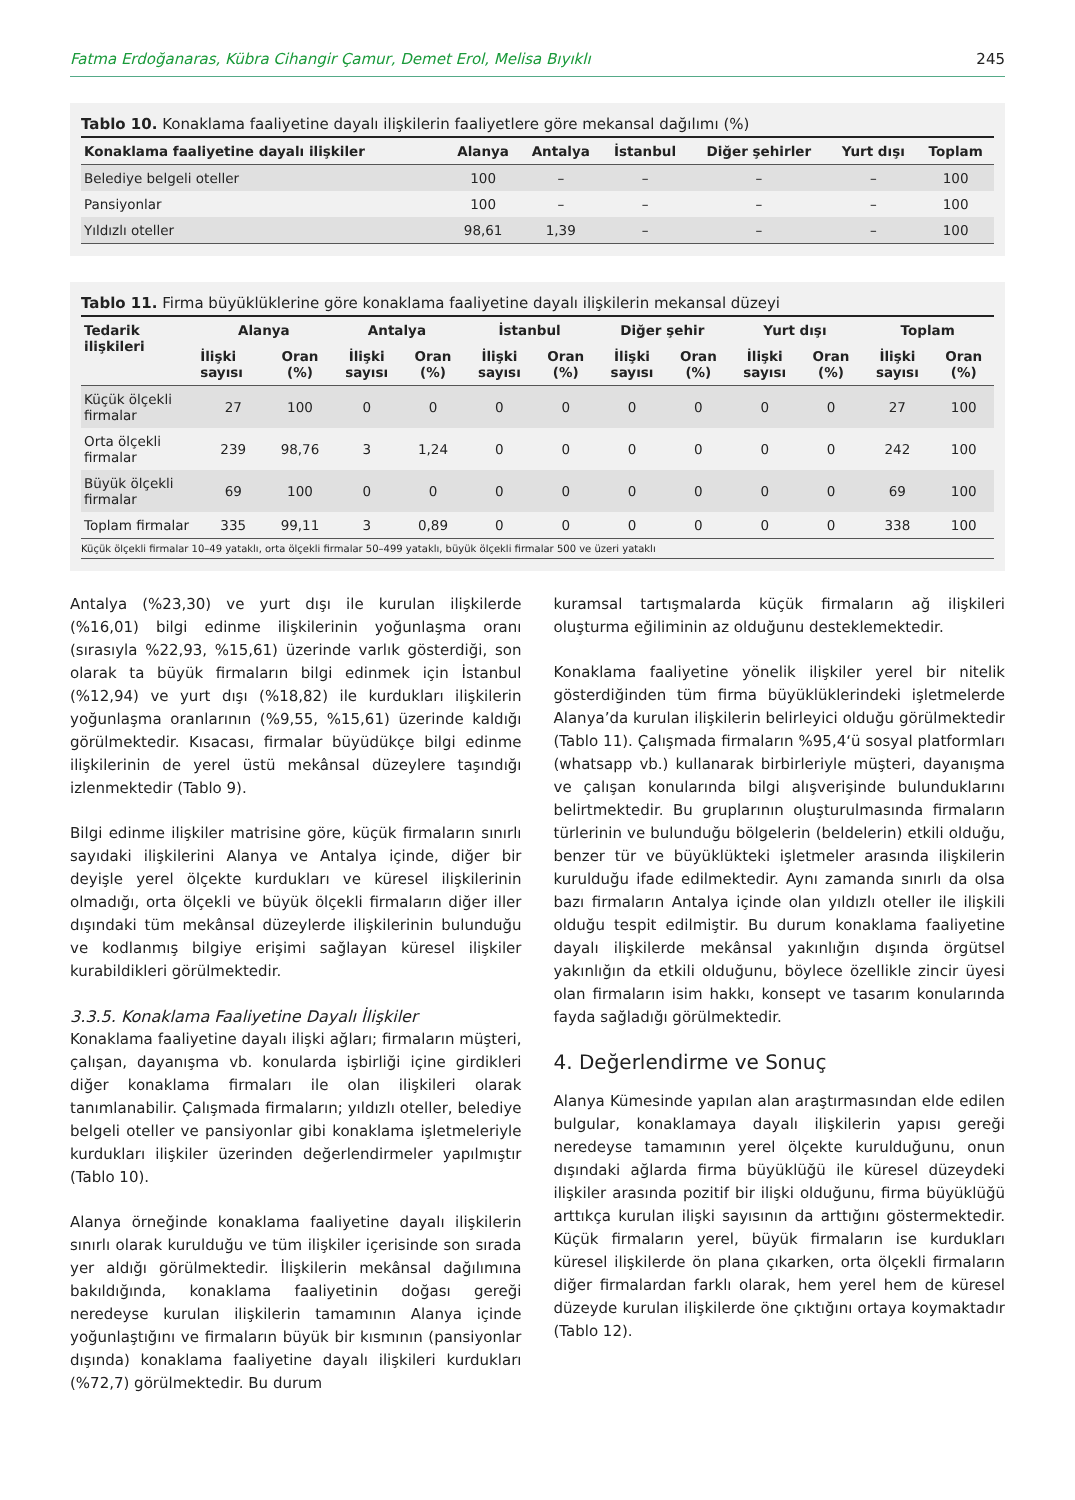Fatma Erdoğanaras, Kübra Cihangir Çamur, Demet Erol, Melisa Bıyıklı 245
Tablo 10. Konaklama faaliyetine dayalı ilişkilerin faaliyetlere göre mekansal dağılımı (%)
| Konaklama faaliyetine dayalı ilişkiler | Alanya | Antalya | İstanbul | Diğer şehirler | Yurt dışı | Toplam |
| --- | --- | --- | --- | --- | --- | --- |
| Belediye belgeli oteller | 100 | – | – | – | – | 100 |
| Pansiyonlar | 100 | – | – | – | – | 100 |
| Yıldızlı oteller | 98,61 | 1,39 | – | – | – | 100 |
Tablo 11. Firma büyüklüklerine göre konaklama faaliyetine dayalı ilişkilerin mekansal düzeyi
| Tedarik ilişkileri | Alanya | | Antalya | | İstanbul | | Diğer şehir | | Yurt dışı | | Toplam | |
| --- | --- | --- | --- | --- | --- | --- | --- | --- | --- | --- | --- | --- |
| | İlişki sayısı | Oran (%) | İlişki sayısı | Oran (%) | İlişki sayısı | Oran (%) | İlişki sayısı | Oran (%) | İlişki sayısı | Oran (%) | İlişki sayısı | Oran (%) |
| Küçük ölçekli firmalar | 27 | 100 | 0 | 0 | 0 | 0 | 0 | 0 | 0 | 0 | 27 | 100 |
| Orta ölçekli firmalar | 239 | 98,76 | 3 | 1,24 | 0 | 0 | 0 | 0 | 0 | 0 | 242 | 100 |
| Büyük ölçekli firmalar | 69 | 100 | 0 | 0 | 0 | 0 | 0 | 0 | 0 | 0 | 69 | 100 |
| Toplam firmalar | 335 | 99,11 | 3 | 0,89 | 0 | 0 | 0 | 0 | 0 | 0 | 338 | 100 |
Küçük ölçekli firmalar 10–49 yataklı, orta ölçekli firmalar 50–499 yataklı, büyük ölçekli firmalar 500 ve üzeri yataklı
Antalya (%23,30) ve yurt dışı ile kurulan ilişkilerde (%16,01) bilgi edinme ilişkilerinin yoğunlaşma oranı (sırasıyla %22,93, %15,61) üzerinde varlık gösterdiği, son olarak ta büyük firmaların bilgi edinmek için İstanbul (%12,94) ve yurt dışı (%18,82) ile kurdukları ilişkilerin yoğunlaşma oranlarının (%9,55, %15,61) üzerinde kaldığı görülmektedir. Kısacası, firmalar büyüdükçe bilgi edinme ilişkilerinin de yerel üstü mekânsal düzeylere taşındığı izlenmektedir (Tablo 9).
Bilgi edinme ilişkiler matrisine göre, küçük firmaların sınırlı sayıdaki ilişkilerini Alanya ve Antalya içinde, diğer bir deyişle yerel ölçekte kurdukları ve küresel ilişkilerinin olmadığı, orta ölçekli ve büyük ölçekli firmaların diğer iller dışındaki tüm mekânsal düzeylerde ilişkilerinin bulunduğu ve kodlanmış bilgiye erişimi sağlayan küresel ilişkiler kurabildikleri görülmektedir.
3.3.5. Konaklama Faaliyetine Dayalı İlişkiler
Konaklama faaliyetine dayalı ilişki ağları; firmaların müşteri, çalışan, dayanışma vb. konularda işbirliği içine girdikleri diğer konaklama firmaları ile olan ilişkileri olarak tanımlanabilir. Çalışmada firmaların; yıldızlı oteller, belediye belgeli oteller ve pansiyonlar gibi konaklama işletmeleriyle kurdukları ilişkiler üzerinden değerlendirmeler yapılmıştır (Tablo 10).
Alanya örneğinde konaklama faaliyetine dayalı ilişkilerin sınırlı olarak kurulduğu ve tüm ilişkiler içerisinde son sırada yer aldığı görülmektedir. İlişkilerin mekânsal dağılımına bakıldığında, konaklama faaliyetinin doğası gereği neredeyse kurulan ilişkilerin tamamının Alanya içinde yoğunlaştığını ve firmaların büyük bir kısmının (pansiyonlar dışında) konaklama faaliyetine dayalı ilişkileri kurdukları (%72,7) görülmektedir. Bu durum
kuramsal tartışmalarda küçük firmaların ağ ilişkileri oluşturma eğiliminin az olduğunu desteklemektedir.
Konaklama faaliyetine yönelik ilişkiler yerel bir nitelik gösterdiğinden tüm firma büyüklüklerindeki işletmelerde Alanya’da kurulan ilişkilerin belirleyici olduğu görülmektedir (Tablo 11). Çalışmada firmaların %95,4‘ü sosyal platformları (whatsapp vb.) kullanarak birbirleriyle müşteri, dayanışma ve çalışan konularında bilgi alışverişinde bulunduklarını belirtmektedir. Bu gruplarının oluşturulmasında firmaların türlerinin ve bulunduğu bölgelerin (beldelerin) etkili olduğu, benzer tür ve büyüklükteki işletmeler arasında ilişkilerin kurulduğu ifade edilmektedir. Aynı zamanda sınırlı da olsa bazı firmaların Antalya içinde olan yıldızlı oteller ile ilişkili olduğu tespit edilmiştir. Bu durum konaklama faaliyetine dayalı ilişkilerde mekânsal yakınlığın dışında örgütsel yakınlığın da etkili olduğunu, böylece özellikle zincir üyesi olan firmaların isim hakkı, konsept ve tasarım konularında fayda sağladığı görülmektedir.
4. Değerlendirme ve Sonuç
Alanya Kümesinde yapılan alan araştırmasından elde edilen bulgular, konaklamaya dayalı ilişkilerin yapısı gereği neredeyse tamamının yerel ölçekte kurulduğunu, onun dışındaki ağlarda firma büyüklüğü ile küresel düzeydeki ilişkiler arasında pozitif bir ilişki olduğunu, firma büyüklüğü arttıkça kurulan ilişki sayısının da arttığını göstermektedir. Küçük firmaların yerel, büyük firmaların ise kurdukları küresel ilişkilerde ön plana çıkarken, orta ölçekli firmaların diğer firmalardan farklı olarak, hem yerel hem de küresel düzeyde kurulan ilişkilerde öne çıktığını ortaya koymaktadır (Tablo 12).